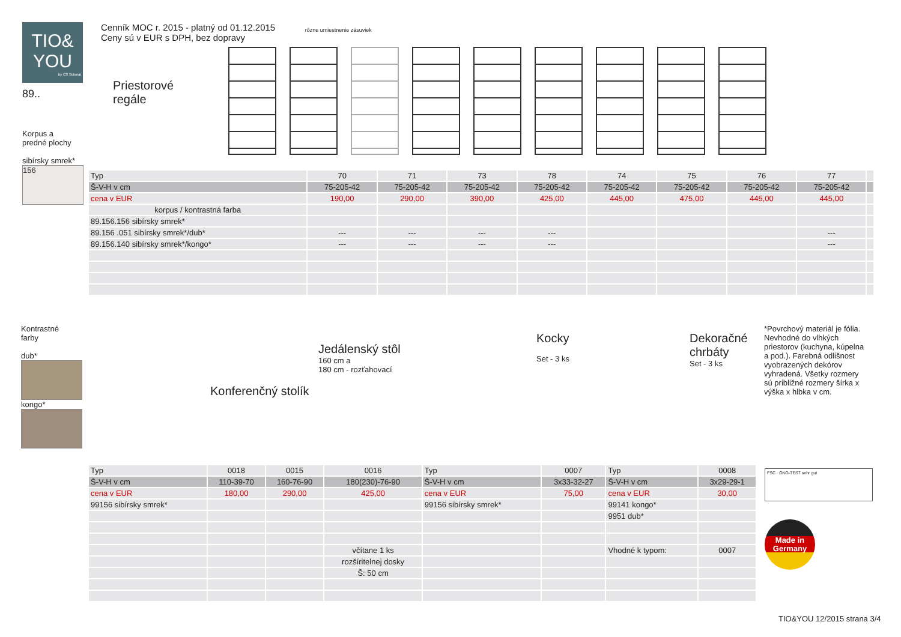TIO&
YOU
by CS Schmal
89..
Cenník MOC r. 2015 - platný od 01.12.2015
Ceny sú v EUR s DPH, bez dopravy
Priestorové
regále
rôzne umiestnenie zásuviek
Korpus a
predné plochy
sibírsky smrek*
156
| Typ | 70 | 71 | 73 | 78 | 74 | 75 | 76 | 77 | |
| --- | --- | --- | --- | --- | --- | --- | --- | --- | --- |
| Š-V-H v cm | 75-205-42 | 75-205-42 | 75-205-42 | 75-205-42 | 75-205-42 | 75-205-42 | 75-205-42 | 75-205-42 | |
| cena v EUR | 190,00 | 290,00 | 390,00 | 425,00 | 445,00 | 475,00 | 445,00 | 445,00 | |
| korpus / kontrastná farba | | | | | | | | | |
| 89.156.156 sibírsky smrek* | | | | | | | | | |
| 89.156 .051 sibírsky smrek*/dub* | --- | --- | --- | --- | | | | --- | |
| 89.156.140 sibírsky smrek*/kongo* | --- | --- | --- | --- | | | | --- | |
Kontrastné
farby
dub*
kongo*
Konferenčný stolík
Jedálenský stôl
160 cm a
180 cm - rozťahovací
Kocky
Set - 3 ks
Dekoračné
chrbáty
Set - 3 ks
*Povrchový materiál je fólia. Nevhodné do vlhkých priestorov (kuchyna, kúpelna a pod.). Farebná odlišnost vyobrazených dekórov vyhradená. Všetky rozmery sú približné rozmery šírka x výška x hlbka v cm.
| Typ | 0018 | 0015 | 0016 | Typ | 0007 | Typ | 0008 |
| --- | --- | --- | --- | --- | --- | --- | --- |
| Š-V-H v cm | 110-39-70 | 160-76-90 | 180(230)-76-90 | Š-V-H v cm | 3x33-32-27 | Š-V-H v cm | 3x29-29-1 |
| cena v EUR | 180,00 | 290,00 | 425,00 | cena v EUR | 75,00 | cena v EUR | 30,00 |
| 99156 sibírsky smrek* | | | | 99156 sibírsky smrek* | | 99141 kongo* | |
| | | | | | | 9951 dub* | |
| | | | včítane 1 ks | | | Vhodné k typom: | 0007 |
| | | | rozšíritelnej dosky | | | | |
| | | | Š: 50 cm | | | | |
FSC · ÖKO-TEST sehr gut
Made in Germany
TIO&YOU 12/2015 strana 3/4